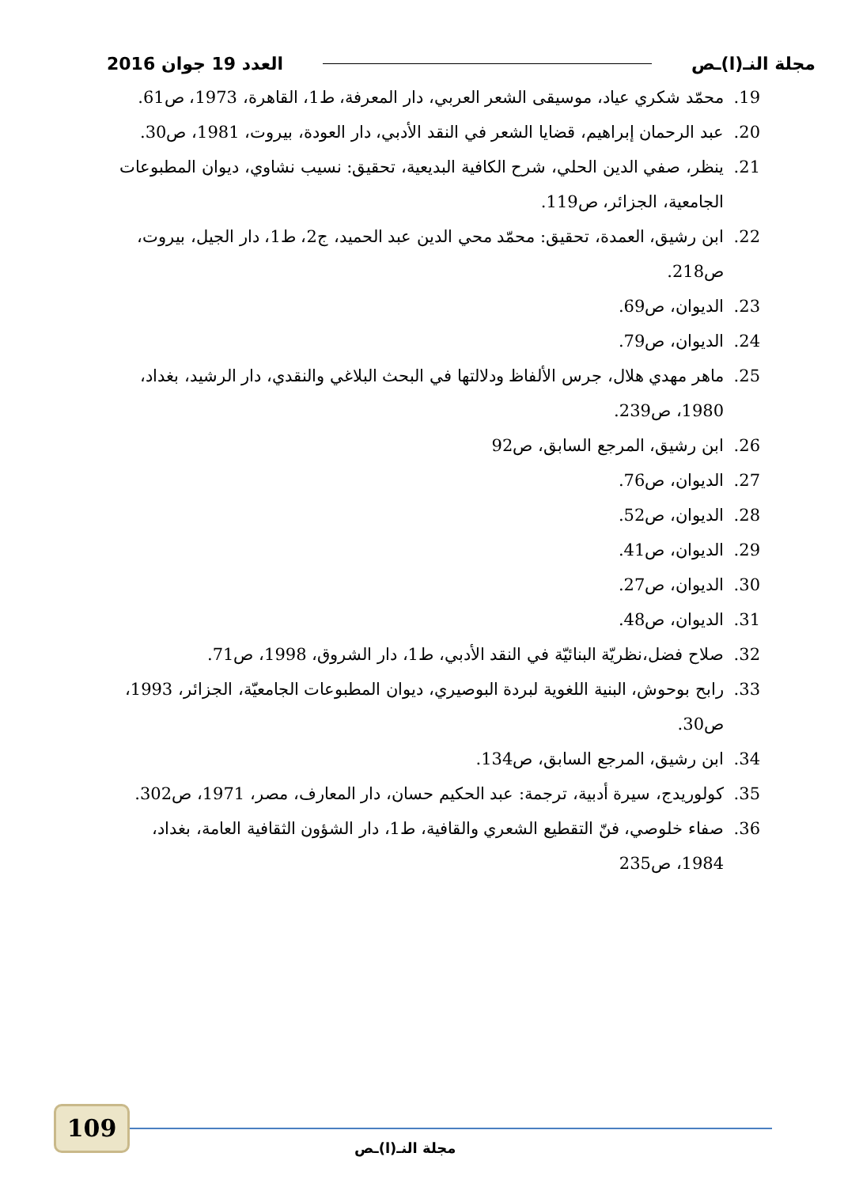مجلة النـ(ا)ـص العدد 19 جوان 2016
19. محمّد شكري عياد، موسيقى الشعر العربي، دار المعرفة، ط1، القاهرة، 1973، ص61.
20. عبد الرحمان إبراهيم، قضايا الشعر في النقد الأدبي، دار العودة، بيروت، 1981، ص30.
21. ينظر، صفي الدين الحلي، شرح الكافية البديعية، تحقيق: نسيب نشاوي، ديوان المطبوعات الجامعية، الجزائر، ص119.
22. ابن رشيق، العمدة، تحقيق: محمّد محي الدين عبد الحميد، ج2، ط1، دار الجيل، بيروت، ص218.
23. الديوان، ص69.
24. الديوان، ص79.
25. ماهر مهدي هلال، جرس الألفاظ ودلالتها في البحث البلاغي والنقدي، دار الرشيد، بغداد، 1980، ص239.
26. ابن رشيق، المرجع السابق، ص92
27. الديوان، ص76.
28. الديوان، ص52.
29. الديوان، ص41.
30. الديوان، ص27.
31. الديوان، ص48.
32. صلاح فضل،نظريّة البنائيّة في النقد الأدبي، ط1، دار الشروق، 1998، ص71.
33. رابح بوحوش، البنية اللغوية لبردة البوصيري، ديوان المطبوعات الجامعيّة، الجزائر، 1993، ص30.
34. ابن رشيق، المرجع السابق، ص134.
35. كولوريدج، سيرة أدبية، ترجمة: عبد الحكيم حسان، دار المعارف، مصر، 1971، ص302.
36. صفاء خلوصي، فنّ التقطيع الشعري والقافية، ط1، دار الشؤون الثقافية العامة، بغداد، 1984، ص235
109
مجلة النـ(ا)ـص